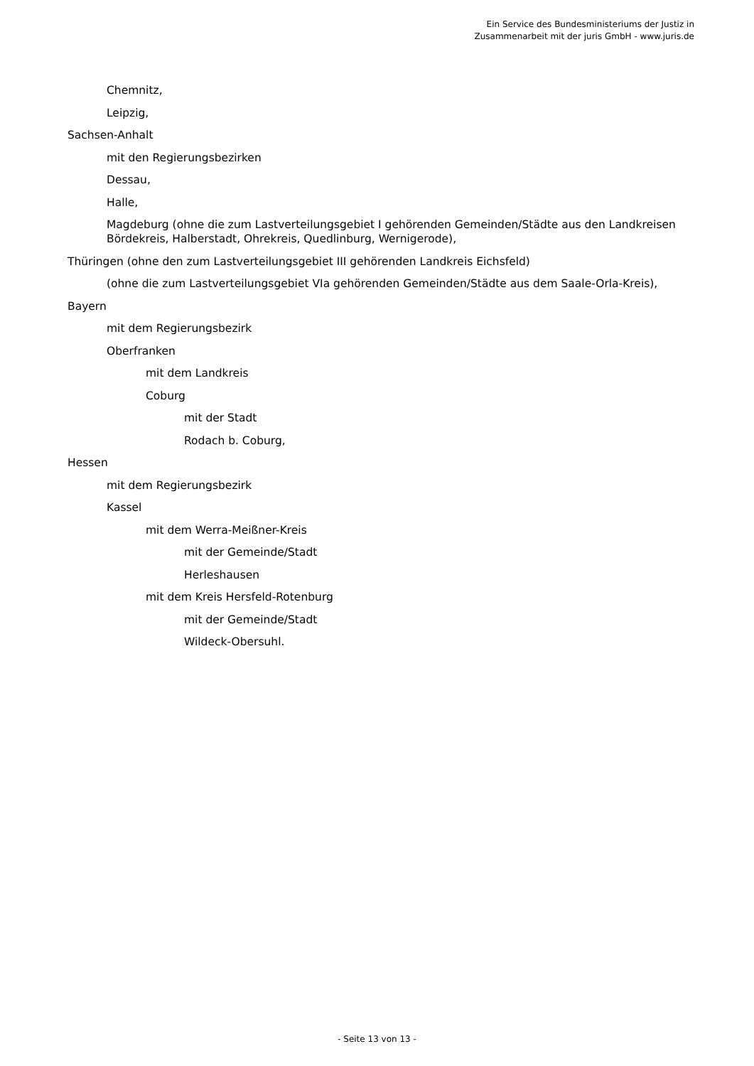Ein Service des Bundesministeriums der Justiz in
Zusammenarbeit mit der juris GmbH - www.juris.de
Chemnitz,
Leipzig,
Sachsen-Anhalt
mit den Regierungsbezirken
Dessau,
Halle,
Magdeburg (ohne die zum Lastverteilungsgebiet I gehörenden Gemeinden/Städte aus den Landkreisen Bördekreis, Halberstadt, Ohrekreis, Quedlinburg, Wernigerode),
Thüringen (ohne den zum Lastverteilungsgebiet III gehörenden Landkreis Eichsfeld)
(ohne die zum Lastverteilungsgebiet VIa gehörenden Gemeinden/Städte aus dem Saale-Orla-Kreis),
Bayern
mit dem Regierungsbezirk
Oberfranken
mit dem Landkreis
Coburg
mit der Stadt
Rodach b. Coburg,
Hessen
mit dem Regierungsbezirk
Kassel
mit dem Werra-Meißner-Kreis
mit der Gemeinde/Stadt
Herleshausen
mit dem Kreis Hersfeld-Rotenburg
mit der Gemeinde/Stadt
Wildeck-Obersuhl.
- Seite 13 von 13 -